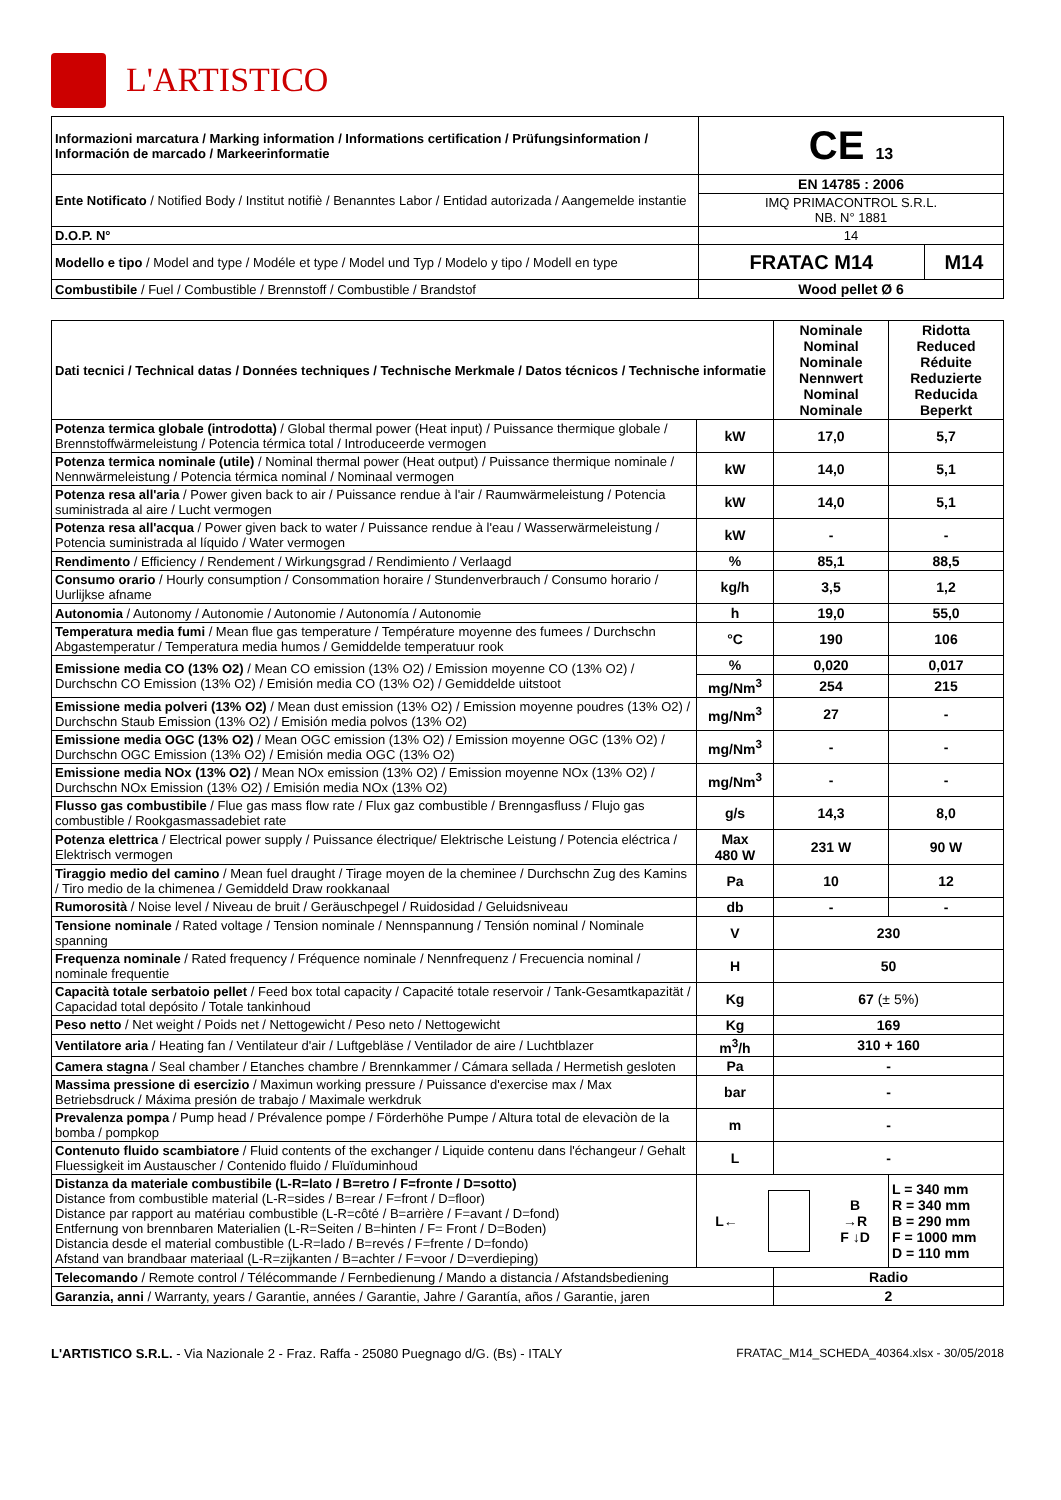L'ARTISTICO
| Informazioni marcatura / Marking information / Informations certification / Prüfungsinformation / Información de marcado / Markeerinformatie | CE 13 | |
| Ente Notificato / Notified Body / Institut notifiè / Benanntes Labor / Entidad autorizada / Aangemelde instantie | EN 14785 : 2006 | |
| | IMQ PRIMACONTROL S.R.L. NB. N° 1881 | |
| D.O.P. N° | 14 | |
| Modello e tipo / Model and type / Modéle et type / Model und Typ / Modelo y tipo / Modell en type | FRATAC M14 | M14 |
| Combustibile / Fuel / Combustible / Brennstoff / Combustible / Brandstof | Wood pellet Ø 6 | |
| Dati tecnici / Technical datas / Données techniques / Technische Merkmale / Datos técnicos / Technische informatie | | Nominale Nominal Nominale Nennwert Nominal Nominale | Ridotta Reduced Réduite Reduzierte Reducida Beperkt |
| Potenza termica globale (introdotta) / Global thermal power (Heat input) / Puissance thermique globale / Brennstoffwärmeleistung / Potencia térmica total / Introduceerde vermogen | kW | 17,0 | 5,7 |
| Potenza termica nominale (utile) / Nominal thermal power (Heat output) / Puissance thermique nominale / Nennwärmeleistung / Potencia térmica nominal / Nominaal vermogen | kW | 14,0 | 5,1 |
| Potenza resa all'aria / Power given back to air / Puissance rendue à l'air / Raumwärmeleistung / Potencia suministrada al aire / Lucht vermogen | kW | 14,0 | 5,1 |
| Potenza resa all'acqua / Power given back to water / Puissance rendue à l'eau / Wasserwärmeleistung / Potencia suministrada al líquido / Water vermogen | kW | - | - |
| Rendimento / Efficiency / Rendement / Wirkungsgrad / Rendimiento / Verlaagd | % | 85,1 | 88,5 |
| Consumo orario / Hourly consumption / Consommation horaire / Stundenverbrauch / Consumo horario / Uurlijkse afname | kg/h | 3,5 | 1,2 |
| Autonomia / Autonomy / Autonomie / Autonomie / Autonomía / Autonomie | h | 19,0 | 55,0 |
| Temperatura media fumi / Mean flue gas temperature / Température moyenne des fumees / Durchschn Abgastemperatur / Temperatura media humos / Gemiddelde temperatuur rook | °C | 190 | 106 |
| Emissione media CO (13% O2) / Mean CO emission (13% O2) / Emission moyenne CO (13% O2) / Durchschn CO Emission (13% O2) / Emisión media CO (13% O2) / Gemiddelde uitstoot | % | 0,020 | 0,017 |
| | mg/Nm<sup>3</sup> | 254 | 215 |
| Emissione media polveri (13% O2) / Mean dust emission (13% O2) / Emission moyenne poudres (13% O2) / Durchschn Staub Emission (13% O2) / Emisión media polvos (13% O2) | mg/Nm<sup>3</sup> | 27 | - |
| Emissione media OGC (13% O2) / Mean OGC emission (13% O2) / Emission moyenne OGC (13% O2) / Durchschn OGC Emission (13% O2) / Emisión media OGC (13% O2) | mg/Nm<sup>3</sup> | - | - |
| Emissione media NOx (13% O2) / Mean NOx emission (13% O2) / Emission moyenne NOx (13% O2) / Durchschn NOx Emission (13% O2) / Emisión media NOx (13% O2) | mg/Nm<sup>3</sup> | - | - |
| Flusso gas combustibile / Flue gas mass flow rate / Flux gaz combustible / Brenngasfluss / Flujo gas combustible / Rookgasmassadebiet rate | g/s | 14,3 | 8,0 |
| Potenza elettrica / Electrical power supply / Puissance électrique/ Elektrische Leistung / Potencia eléctrica / Elektrisch vermogen | Max 480 W | 231 W | 90 W |
| Tiraggio medio del camino / Mean fuel draught / Tirage moyen de la cheminee / Durchschn Zug des Kamins / Tiro medio de la chimenea / Gemiddeld Draw rookkanaal | Pa | 10 | 12 |
| Rumorosità / Noise level / Niveau de bruit / Geräuschpegel / Ruidosidad / Geluidsniveau | db | - | - |
| Tensione nominale / Rated voltage / Tension nominale / Nennspannung / Tensión nominal / Nominale spanning | V | 230 | |
| Frequenza nominale / Rated frequency / Fréquence nominale / Nennfrequenz / Frecuencia nominal / nominale frequentie | H | 50 | |
| Capacità totale serbatoio pellet / Feed box total capacity / Capacité totale reservoir / Tank-Gesamtkapazität / Capacidad total depósito / Totale tankinhoud | Kg | 67 (± 5%) | |
| Peso netto / Net weight / Poids net / Nettogewicht / Peso neto / Nettogewicht | Kg | 169 | |
| Ventilatore aria / Heating fan / Ventilateur d'air / Luftgebläse / Ventilador de aire / Luchtblazer | m<sup>3</sup>/h | 310 + 160 | |
| Camera stagna / Seal chamber / Etanches chambre / Brennkammer / Cámara sellada / Hermetish gesloten | Pa | - | |
| Massima pressione di esercizio / Maximun working pressure / Puissance d'exercise max / Max Betriebsdruck / Máxima presión de trabajo / Maximale werkdruk | bar | - | |
| Prevalenza pompa / Pump head / Prévalence pompe / Förderhöhe Pumpe / Altura total de elevaciòn de la bomba / pompkop | m | - | |
| Contenuto fluido scambiatore / Fluid contents of the exchanger / Liquide contenu dans l'échangeur / Gehalt Fluessigkeit im Austauscher / Contenido fluido / Fluïduminhoud | L | - | |
| Distanza da materiale combustibile (L-R=lato / B=retro / F=fronte / D=sotto) Distance from combustible material (L-R=sides / B=rear / F=front / D=floor) Distance par rapport au matériau combustible (L-R=côté / B=arrière / F=avant / D=fond) Entfernung von brennbaren Materialien (L-R=Seiten / B=hinten / F= Front / D=Boden) Distancia desde el material combustible (L-R=lado / B=revés / F=frente / D=fondo) Afstand van brandbaar materiaal (L-R=zijkanten / B=achter / F=voor / D=verdieping) | L← B →R F ↓D | | L = 340 mm R = 340 mm B = 290 mm F = 1000 mm D = 110 mm |
| Telecomando / Remote control / Télécommande / Fernbedienung / Mando a distancia / Afstandsbediening | | Radio | |
| Garanzia, anni / Warranty, years / Garantie, années / Garantie, Jahre / Garantía, años / Garantie, jaren | | 2 | |
L'ARTISTICO S.R.L. - Via Nazionale 2 - Fraz. Raffa - 25080 Puegnago d/G. (Bs) - ITALY FRATAC_M14_SCHEDA_40364.xlsx - 30/05/2018